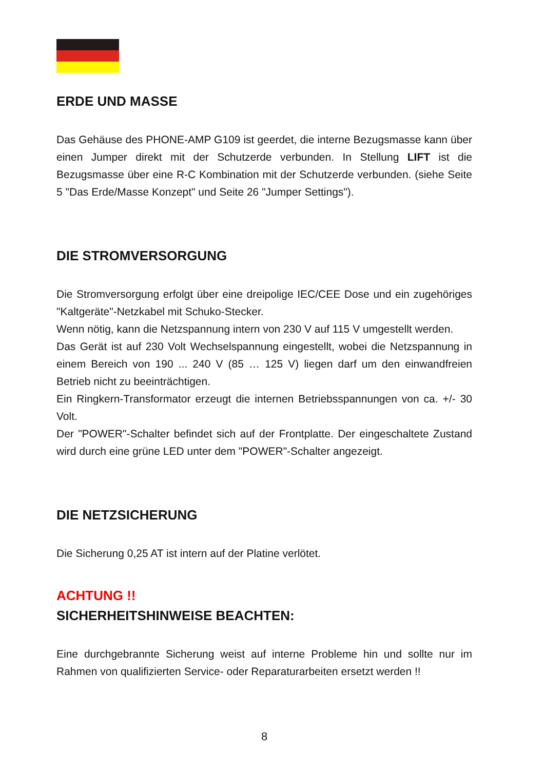ERDE UND MASSE
Das Gehäuse des PHONE-AMP G109 ist geerdet, die interne Bezugsmasse kann über einen Jumper direkt mit der Schutzerde verbunden. In Stellung LIFT ist die Bezugsmasse über eine R-C Kombination mit der Schutzerde verbunden. (siehe Seite 5 "Das Erde/Masse Konzept" und Seite 26 "Jumper Settings").
DIE STROMVERSORGUNG
Die Stromversorgung erfolgt über eine dreipolige IEC/CEE Dose und ein zugehöriges "Kaltgeräte"-Netzkabel mit Schuko-Stecker.
Wenn nötig, kann die Netzspannung intern von 230 V auf 115 V umgestellt werden.
Das Gerät ist auf 230 Volt Wechselspannung eingestellt, wobei die Netzspannung in einem Bereich von 190 ... 240 V (85 … 125 V) liegen darf um den einwandfreien Betrieb nicht zu beeinträchtigen.
Ein Ringkern-Transformator erzeugt die internen Betriebsspannungen von ca. +/- 30 Volt.
Der "POWER"-Schalter befindet sich auf der Frontplatte. Der eingeschaltete Zustand wird durch eine grüne LED unter dem "POWER"-Schalter angezeigt.
DIE NETZSICHERUNG
Die Sicherung 0,25 AT ist intern auf der Platine verlötet.
ACHTUNG !!
SICHERHEITSHINWEISE BEACHTEN:
Eine durchgebrannte Sicherung weist auf interne Probleme hin und sollte nur im Rahmen von qualifizierten Service- oder Reparaturarbeiten ersetzt werden !!
8